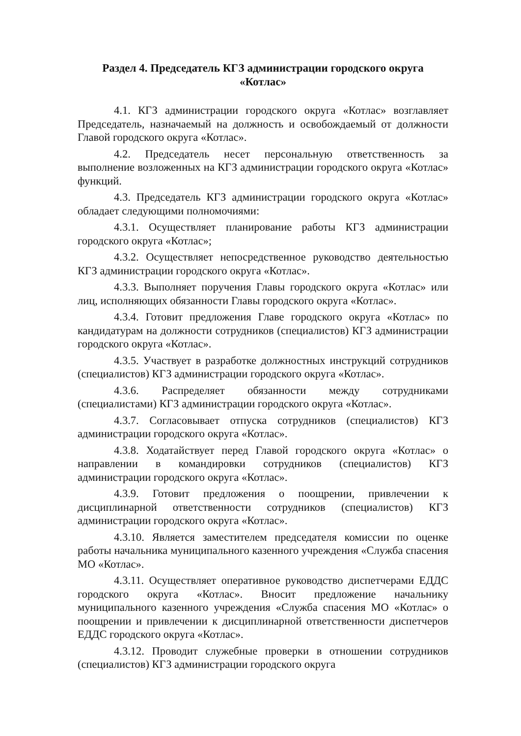Раздел 4. Председатель КГЗ администрации городского округа «Котлас»
4.1. КГЗ администрации городского округа «Котлас» возглавляет Председатель, назначаемый на должность и освобождаемый от должности Главой городского округа «Котлас».
4.2. Председатель несет персональную ответственность за выполнение возложенных на КГЗ администрации городского округа «Котлас» функций.
4.3. Председатель КГЗ администрации городского округа «Котлас» обладает следующими полномочиями:
4.3.1. Осуществляет планирование работы КГЗ администрации городского округа «Котлас»;
4.3.2. Осуществляет непосредственное руководство деятельностью КГЗ администрации городского округа «Котлас».
4.3.3. Выполняет поручения Главы городского округа «Котлас» или лиц, исполняющих обязанности Главы городского округа «Котлас».
4.3.4. Готовит предложения Главе городского округа «Котлас» по кандидатурам на должности сотрудников (специалистов) КГЗ администрации городского округа «Котлас».
4.3.5. Участвует в разработке должностных инструкций сотрудников (специалистов) КГЗ администрации городского округа «Котлас».
4.3.6. Распределяет обязанности между сотрудниками (специалистами) КГЗ администрации городского округа «Котлас».
4.3.7. Согласовывает отпуска сотрудников (специалистов) КГЗ администрации городского округа «Котлас».
4.3.8. Ходатайствует перед Главой городского округа «Котлас» о направлении в командировки сотрудников (специалистов) КГЗ администрации городского округа «Котлас».
4.3.9. Готовит предложения о поощрении, привлечении к дисциплинарной ответственности сотрудников (специалистов) КГЗ администрации городского округа «Котлас».
4.3.10. Является заместителем председателя комиссии по оценке работы начальника муниципального казенного учреждения «Служба спасения МО «Котлас».
4.3.11. Осуществляет оперативное руководство диспетчерами ЕДДС городского округа «Котлас». Вносит предложение начальнику муниципального казенного учреждения «Служба спасения МО «Котлас» о поощрении и привлечении к дисциплинарной ответственности диспетчеров ЕДДС городского округа «Котлас».
4.3.12. Проводит служебные проверки в отношении сотрудников (специалистов) КГЗ администрации городского округа